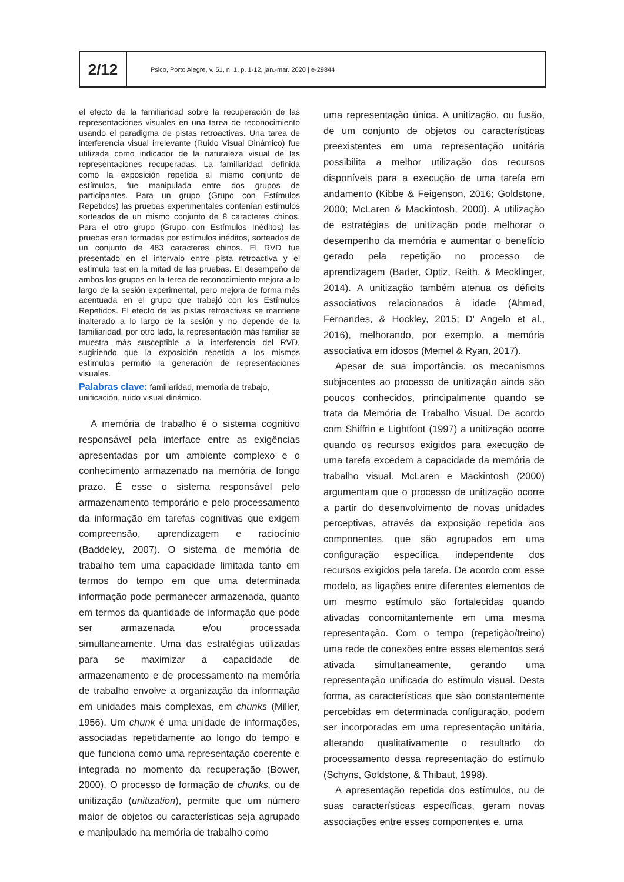2/12
Psico, Porto Alegre, v. 51, n. 1, p. 1-12, jan.-mar. 2020 | e-29844
el efecto de la familiaridad sobre la recuperación de las representaciones visuales en una tarea de reconocimiento usando el paradigma de pistas retroactivas. Una tarea de interferencia visual irrelevante (Ruido Visual Dinámico) fue utilizada como indicador de la naturaleza visual de las representaciones recuperadas. La familiaridad, definida como la exposición repetida al mismo conjunto de estímulos, fue manipulada entre dos grupos de participantes. Para un grupo (Grupo con Estímulos Repetidos) las pruebas experimentales contenían estímulos sorteados de un mismo conjunto de 8 caracteres chinos. Para el otro grupo (Grupo con Estímulos Inéditos) las pruebas eran formadas por estímulos inéditos, sorteados de un conjunto de 483 caracteres chinos. El RVD fue presentado en el intervalo entre pista retroactiva y el estímulo test en la mitad de las pruebas. El desempeño de ambos los grupos en la terea de reconocimiento mejora a lo largo de la sesión experimental, pero mejora de forma más acentuada en el grupo que trabajó con los Estímulos Repetidos. El efecto de las pistas retroactivas se mantiene inalterado a lo largo de la sesión y no depende de la familiaridad, por otro lado, la representación más familiar se muestra más susceptible a la interferencia del RVD, sugiriendo que la exposición repetida a los mismos estímulos permitió la generación de representaciones visuales.
Palabras clave: familiaridad, memoria de trabajo, unificación, ruido visual dinámico.
A memória de trabalho é o sistema cognitivo responsável pela interface entre as exigências apresentadas por um ambiente complexo e o conhecimento armazenado na memória de longo prazo. É esse o sistema responsável pelo armazenamento temporário e pelo processamento da informação em tarefas cognitivas que exigem compreensão, aprendizagem e raciocínio (Baddeley, 2007). O sistema de memória de trabalho tem uma capacidade limitada tanto em termos do tempo em que uma determinada informação pode permanecer armazenada, quanto em termos da quantidade de informação que pode ser armazenada e/ou processada simultaneamente. Uma das estratégias utilizadas para se maximizar a capacidade de armazenamento e de processamento na memória de trabalho envolve a organização da informação em unidades mais complexas, em chunks (Miller, 1956). Um chunk é uma unidade de informações, associadas repetidamente ao longo do tempo e que funciona como uma representação coerente e integrada no momento da recuperação (Bower, 2000). O processo de formação de chunks, ou de unitização (unitization), permite que um número maior de objetos ou características seja agrupado e manipulado na memória de trabalho como
uma representação única. A unitização, ou fusão, de um conjunto de objetos ou características preexistentes em uma representação unitária possibilita a melhor utilização dos recursos disponíveis para a execução de uma tarefa em andamento (Kibbe & Feigenson, 2016; Goldstone, 2000; McLaren & Mackintosh, 2000). A utilização de estratégias de unitização pode melhorar o desempenho da memória e aumentar o benefício gerado pela repetição no processo de aprendizagem (Bader, Optiz, Reith, & Mecklinger, 2014). A unitização também atenua os déficits associativos relacionados à idade (Ahmad, Fernandes, & Hockley, 2015; D' Angelo et al., 2016), melhorando, por exemplo, a memória associativa em idosos (Memel & Ryan, 2017).
Apesar de sua importância, os mecanismos subjacentes ao processo de unitização ainda são poucos conhecidos, principalmente quando se trata da Memória de Trabalho Visual. De acordo com Shiffrin e Lightfoot (1997) a unitização ocorre quando os recursos exigidos para execução de uma tarefa excedem a capacidade da memória de trabalho visual. McLaren e Mackintosh (2000) argumentam que o processo de unitização ocorre a partir do desenvolvimento de novas unidades perceptivas, através da exposição repetida aos componentes, que são agrupados em uma configuração específica, independente dos recursos exigidos pela tarefa. De acordo com esse modelo, as ligações entre diferentes elementos de um mesmo estímulo são fortalecidas quando ativadas concomitantemente em uma mesma representação. Com o tempo (repetição/treino) uma rede de conexões entre esses elementos será ativada simultaneamente, gerando uma representação unificada do estímulo visual. Desta forma, as características que são constantemente percebidas em determinada configuração, podem ser incorporadas em uma representação unitária, alterando qualitativamente o resultado do processamento dessa representação do estímulo (Schyns, Goldstone, & Thibaut, 1998).
A apresentação repetida dos estímulos, ou de suas características específicas, geram novas associações entre esses componentes e, uma